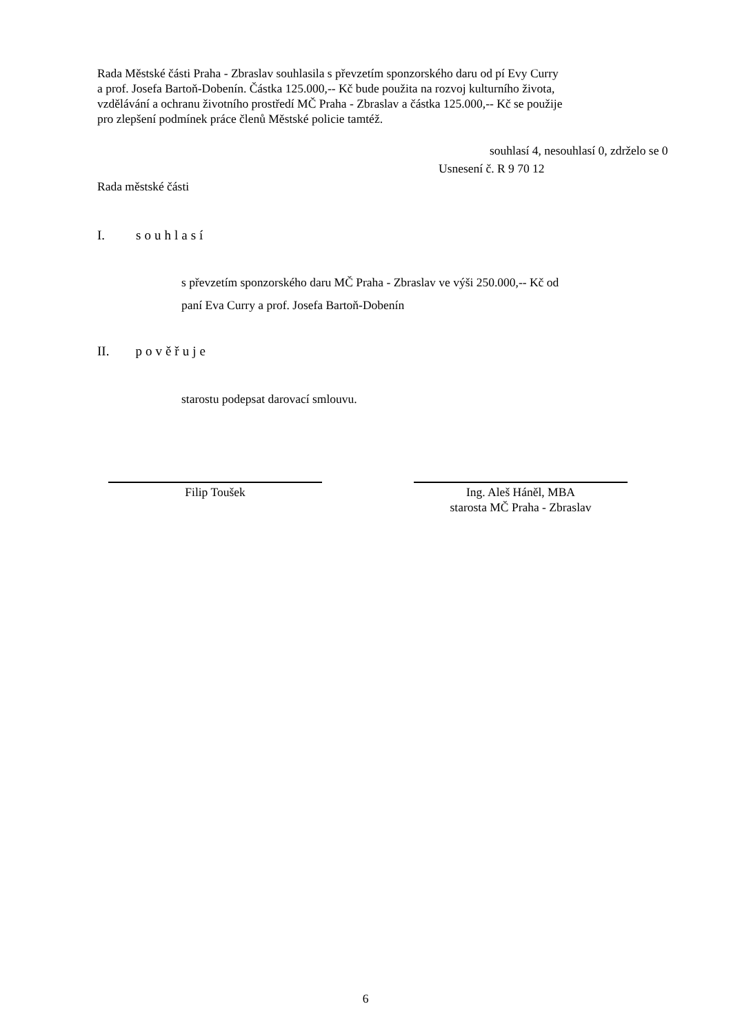Rada Městské části Praha - Zbraslav souhlasila s převzetím sponzorského daru od pí Evy Curry
a prof. Josefa Bartoň-Dobenín. Částka 125.000,-- Kč bude použita na rozvoj kulturního života,
vzdělávání a ochranu životního prostředí MČ Praha - Zbraslav a částka 125.000,-- Kč se použije
pro zlepšení podmínek práce členů Městské policie tamtéž.
souhlasí 4, nesouhlasí 0, zdrželo se 0
Usnesení č. R 9 70 12
Rada městské části
I. souhlasí
s převzetím sponzorského daru MČ Praha - Zbraslav ve výši 250.000,-- Kč od
paní Eva Curry a prof. Josefa Bartoň-Dobenín
II. pověřuje
starostu podepsat darovací smlouvu.
Filip Toušek
Ing. Aleš Háněl, MBA
starosta MČ Praha - Zbraslav
6